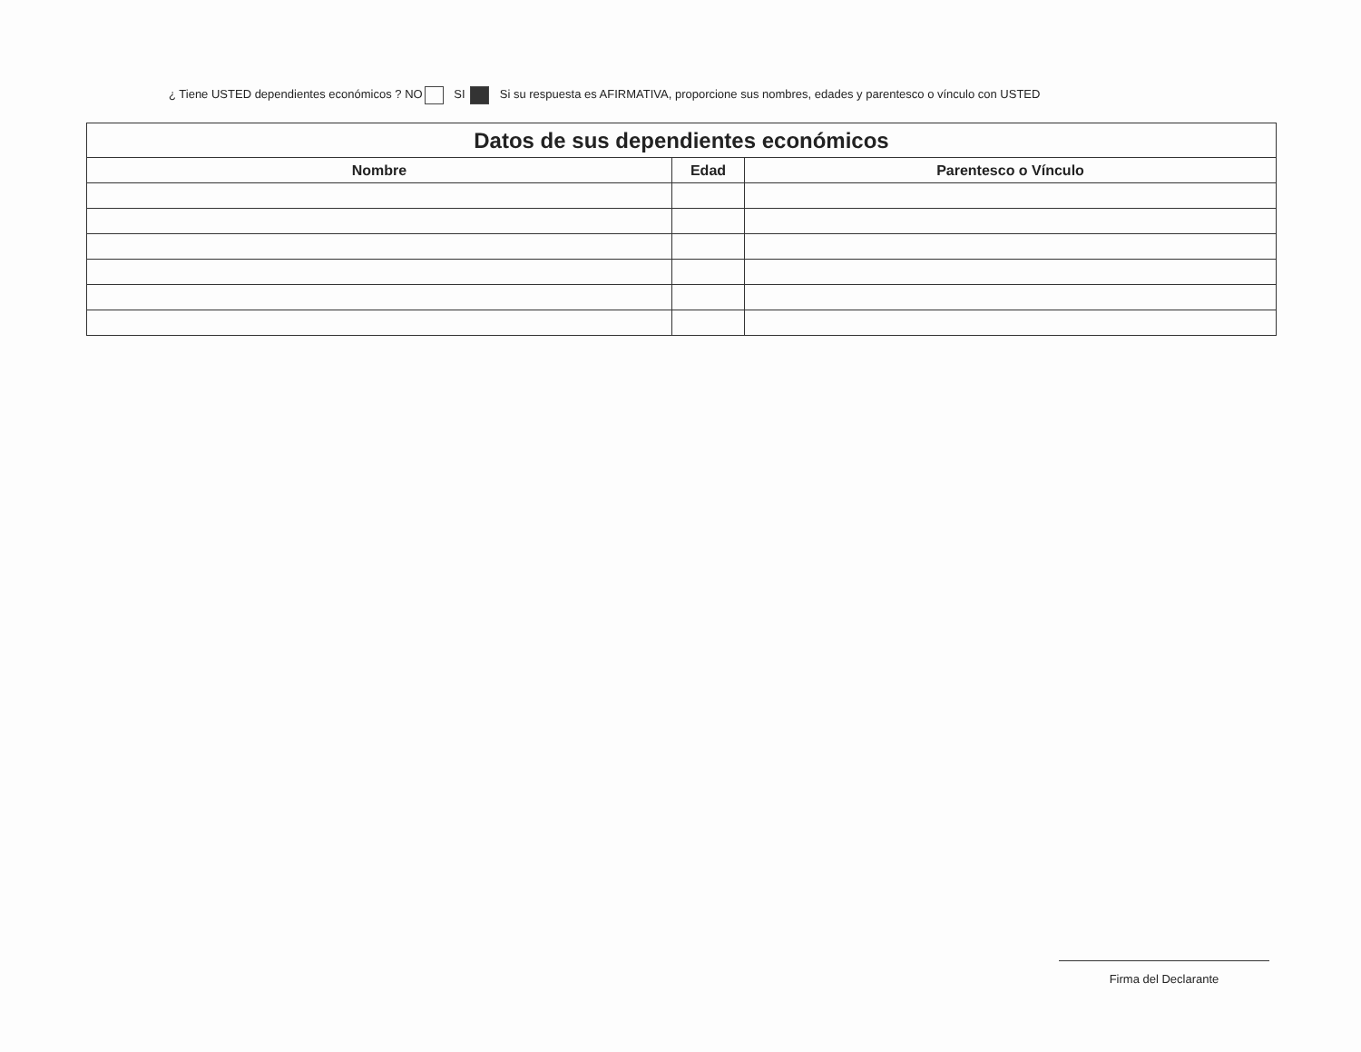¿ Tiene USTED dependientes económicos ? NO SI Si su respuesta es AFIRMATIVA, proporcione sus nombres, edades y parentesco o vínculo con USTED
| Datos de sus dependientes económicos | | |
| --- | --- | --- |
| Nombre | Edad | Parentesco o Vínculo |
Firma del Declarante